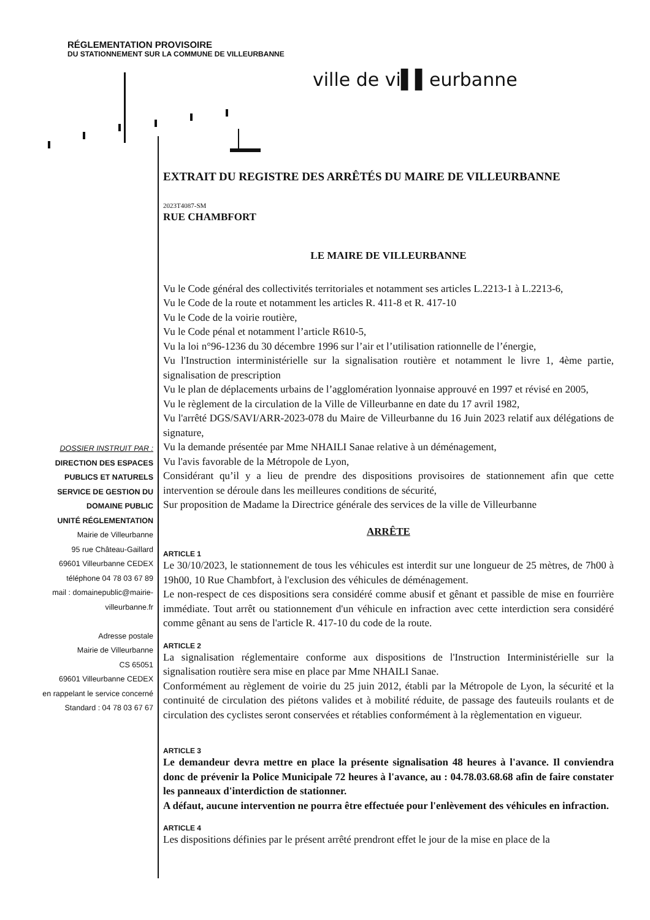RÉGLEMENTATION PROVISOIRE
DU STATIONNEMENT SUR LA COMMUNE DE VILLEURBANNE
ville de vi▌▌eurbanne
DOSSIER INSTRUIT PAR :
DIRECTION DES ESPACES PUBLICS ET NATURELS
SERVICE DE GESTION DU DOMAINE PUBLIC
UNITÉ RÉGLEMENTATION
Mairie de Villeurbanne
95 rue Château-Gaillard
69601 Villeurbanne CEDEX
téléphone 04 78 03 67 89
mail : domainepublic@mairie-villeurbanne.fr
Adresse postale
Mairie de Villeurbanne
CS 65051
69601 Villeurbanne CEDEX
en rappelant le service concerné
Standard : 04 78 03 67 67
EXTRAIT DU REGISTRE DES ARRÊTÉS DU MAIRE DE VILLEURBANNE
2023T4087-SM
RUE CHAMBFORT
LE MAIRE DE VILLEURBANNE
Vu le Code général des collectivités territoriales et notamment ses articles L.2213-1 à L.2213-6,
Vu le Code de la route et notamment les articles R. 411-8 et R. 417-10
Vu le Code de la voirie routière,
Vu le Code pénal et notamment l’article R610-5,
Vu la loi n°96-1236 du 30 décembre 1996 sur l’air et l’utilisation rationnelle de l’énergie,
Vu l'Instruction interministérielle sur la signalisation routière et notamment le livre 1, 4ème partie, signalisation de prescription
Vu le plan de déplacements urbains de l’agglomération lyonnaise approuvé en 1997 et révisé en 2005,
Vu le règlement de la circulation de la Ville de Villeurbanne en date du 17 avril 1982,
Vu l'arrêté DGS/SAVI/ARR-2023-078 du Maire de Villeurbanne du 16 Juin 2023 relatif aux délégations de signature,
Vu la demande présentée par Mme NHAILI Sanae relative à un déménagement,
Vu l'avis favorable de la Métropole de Lyon,
Considérant qu’il y a lieu de prendre des dispositions provisoires de stationnement afin que cette intervention se déroule dans les meilleures conditions de sécurité,
Sur proposition de Madame la Directrice générale des services de la ville de Villeurbanne
ARRÊTE
ARTICLE 1
Le 30/10/2023, le stationnement de tous les véhicules est interdit sur une longueur de 25 mètres, de 7h00 à 19h00, 10 Rue Chambfort, à l'exclusion des véhicules de déménagement.
Le non-respect de ces dispositions sera considéré comme abusif et gênant et passible de mise en fourrière immédiate. Tout arrêt ou stationnement d'un véhicule en infraction avec cette interdiction sera considéré comme gênant au sens de l'article R. 417-10 du code de la route.
ARTICLE 2
La signalisation réglementaire conforme aux dispositions de l'Instruction Interministérielle sur la signalisation routière sera mise en place par Mme NHAILI Sanae.
Conformément au règlement de voirie du 25 juin 2012, établi par la Métropole de Lyon, la sécurité et la continuité de circulation des piétons valides et à mobilité réduite, de passage des fauteuils roulants et de circulation des cyclistes seront conservées et rétablies conformément à la règlementation en vigueur.
ARTICLE 3
Le demandeur devra mettre en place la présente signalisation 48 heures à l'avance. Il conviendra donc de prévenir la Police Municipale 72 heures à l'avance, au : 04.78.03.68.68 afin de faire constater les panneaux d'interdiction de stationner.
A défaut, aucune intervention ne pourra être effectuée pour l'enlèvement des véhicules en infraction.
ARTICLE 4
Les dispositions définies par le présent arrêté prendront effet le jour de la mise en place de la